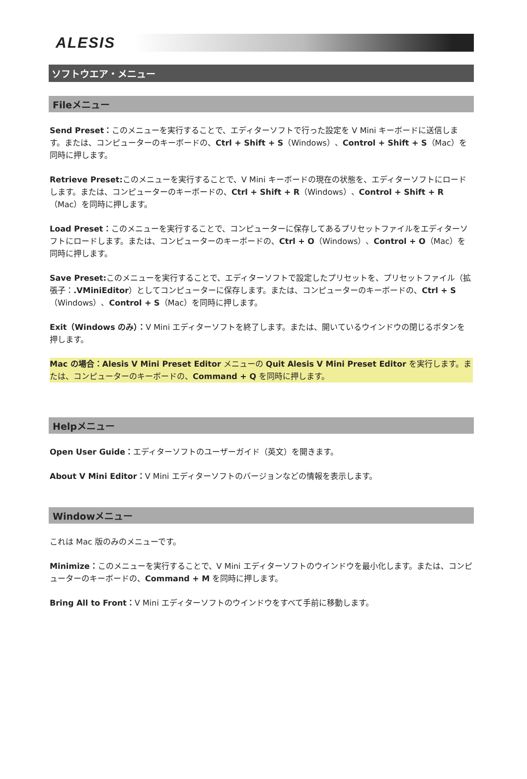ALESIS
ソフトウエア・メニュー
Fileメニュー
Send Preset：このメニューを実行することで、エディターソフトで行った設定を V Mini キーボードに送信します。または、コンピューターのキーボードの、Ctrl + Shift + S（Windows）、Control + Shift + S（Mac）を同時に押します。
Retrieve Preset: このメニューを実行することで、V Mini キーボードの現在の状態を、エディターソフトにロードします。または、コンピューターのキーボードの、Ctrl + Shift + R（Windows）、Control + Shift + R（Mac）を同時に押します。
Load Preset：このメニューを実行することで、コンピューターに保存してあるプリセットファイルをエディターソフトにロードします。または、コンピューターのキーボードの、Ctrl + O（Windows）、Control + O（Mac）を同時に押します。
Save Preset: このメニューを実行することで、エディターソフトで設定したプリセットを、プリセットファイル（拡張子：.VMiniEditor）としてコンピューターに保存します。または、コンピューターのキーボードの、Ctrl + S（Windows）、Control + S（Mac）を同時に押します。
Exit（Windows のみ）：V Mini エディターソフトを終了します。または、開いているウインドウの閉じるボタンを押します。
Mac の場合：Alesis V Mini Preset Editor メニューの Quit Alesis V Mini Preset Editor を実行します。または、コンピューターのキーボードの、Command + Q を同時に押します。
Helpメニュー
Open User Guide：エディターソフトのユーザーガイド（英文）を開きます。
About V Mini Editor：V Mini エディターソフトのバージョンなどの情報を表示します。
Windowメニュー
これは Mac 版のみのメニューです。
Minimize：このメニューを実行することで、V Mini エディターソフトのウインドウを最小化します。または、コンピューターのキーボードの、Command + M を同時に押します。
Bring All to Front：V Mini エディターソフトのウインドウをすべて手前に移動します。